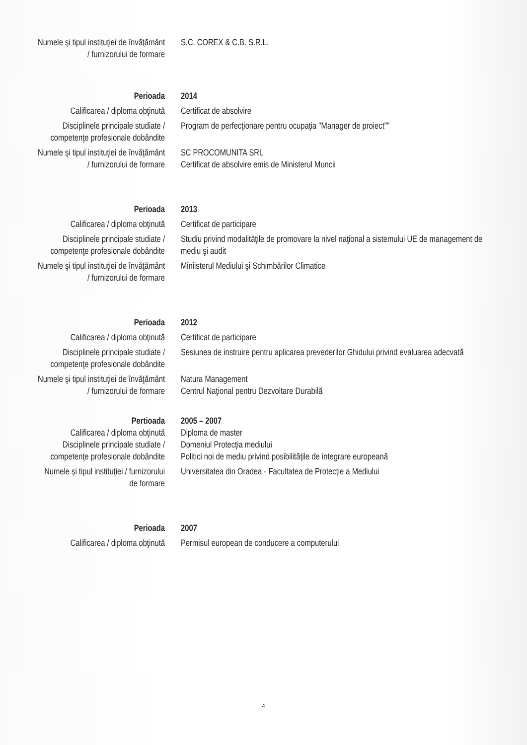Numele şi tipul instituţiei de învăţământ / furnizorului de formare
S.C. COREX & C.B. S.R.L.
Perioada 2014
Calificarea / diploma obţinută
Certificat de absolvire
Disciplinele principale studiate / competenţe profesionale dobândite
Program de perfecţionare pentru ocupaţia "Manager de proiect""
Numele şi tipul instituţiei de învăţământ / furnizorului de formare
SC PROCOMUNITA SRL
Certificat de absolvire emis de Ministerul Muncii
Perioada 2013
Calificarea / diploma obţinută
Certificat de participare
Disciplinele principale studiate / competenţe profesionale dobândite
Studiu privind modalităţile de promovare la nivel naţional a sistemului UE de management de mediu şi audit
Numele şi tipul instituţiei de învăţământ / furnizorului de formare
Miniisterul Mediului şi Schimbărilor Climatice
Perioada 2012
Calificarea / diploma obţinută
Certificat de participare
Disciplinele principale studiate / competenţe profesionale dobândite
Sesiunea de instruire pentru aplicarea prevederilor Ghidului privind evaluarea adecvată
Numele şi tipul instituţiei de învăţământ / furnizorului de formare
Natura Management
Centrul Naţional pentru Dezvoltare Durabilă
Pertioada 2005 – 2007
Calificarea / diploma obţinută
Diploma de master
Disciplinele principale studiate / competenţe profesionale dobândite
Domeniul Protecţia mediului
Politici noi de mediu privind posibilităţile de integrare europeană
Numele şi tipul instituţiei / furnizorului de formare
Universitatea din Oradea - Facultatea de Protecţie a Mediului
Perioada 2007
Calificarea / diploma obţinută
Permisul european de conducere a computerului
4